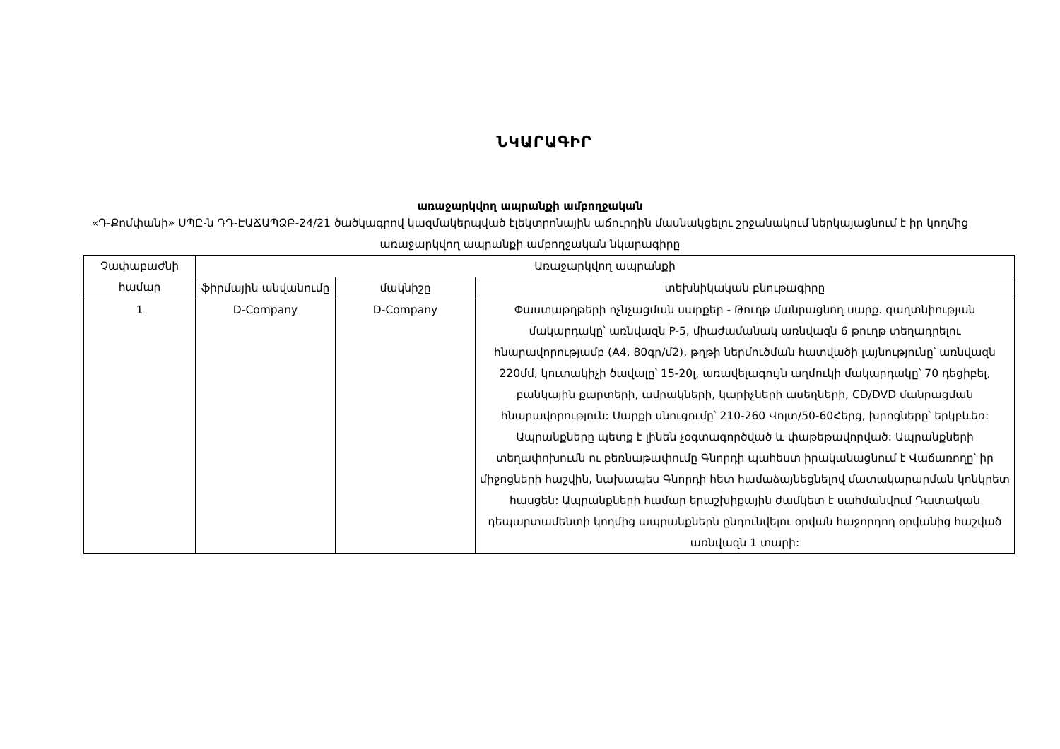ՆԿԱՐԱԳԻՐ
առաջարկվող ապրանքի ամբողջական
«Դ-Քոմփանի» ՍՊԸ-ն ԴԴ-ԷԱՃԱՊՁԲ-24/21 ծածկագրով կազմակերպված էլեկտրոնային աճուրդին մասնակցելու շրջանակում ներկայացնում է իր կողմից առաջարկվող ապրանքի ամբողջական նկարագիրը
| Չափաբաժնի համար | Առաջարկվող ապրանքի | | |
| --- | --- | --- | --- |
| | ֆիրմային անվանումը | մակնիշը | տեխնիկական բնութագիրը |
| 1 | D-Company | D-Company | Փաստաթղթերի ոչնչացման սարքեր - Թուղթ մանրացնող սարք. գաղտնիության մակարդակը՝ առնվազն P-5, միաժամանակ առնվազն 6 թուղթ տեղադրելու հնարավորությամբ (A4, 80գր/մ2), թղթի ներմուծման հատվածի լայնությունը՝ առնվազն 220մմ, կուտակիչի ծավալը՝ 15-20լ, առավելագույն աղմուկի մակարդակը՝ 70 դեցիբել, բանկային քարտերի, ամրակների, կարիչների ասեղների, CD/DVD մանրացման հնարավորություն: Սարքի սնուցումը՝ 210-260 Վոլտ/50-60Հերց, խրոցները՝ երկբևեռ: Ապրանքները պետք է լինեն չօգտագործված և փաթեթավորված: Ապրանքների տեղափոխումն ու բեռնաթափումը Գնորդի պահեստ իրականացնում է Վաճառողը՝ իր միջոցների հաշվին, նախապես Գնորդի հետ համաձայնեցնելով մատակարարման կոնկրետ հասցեն: Ապրանքների համար երաշխիքային ժամկետ է սահմանվում Դատական դեպարտամենտի կողմից ապրանքներն ընդունվելու օրվան հաջորդող օրվանից հաշված առնվազն 1 տարի: |